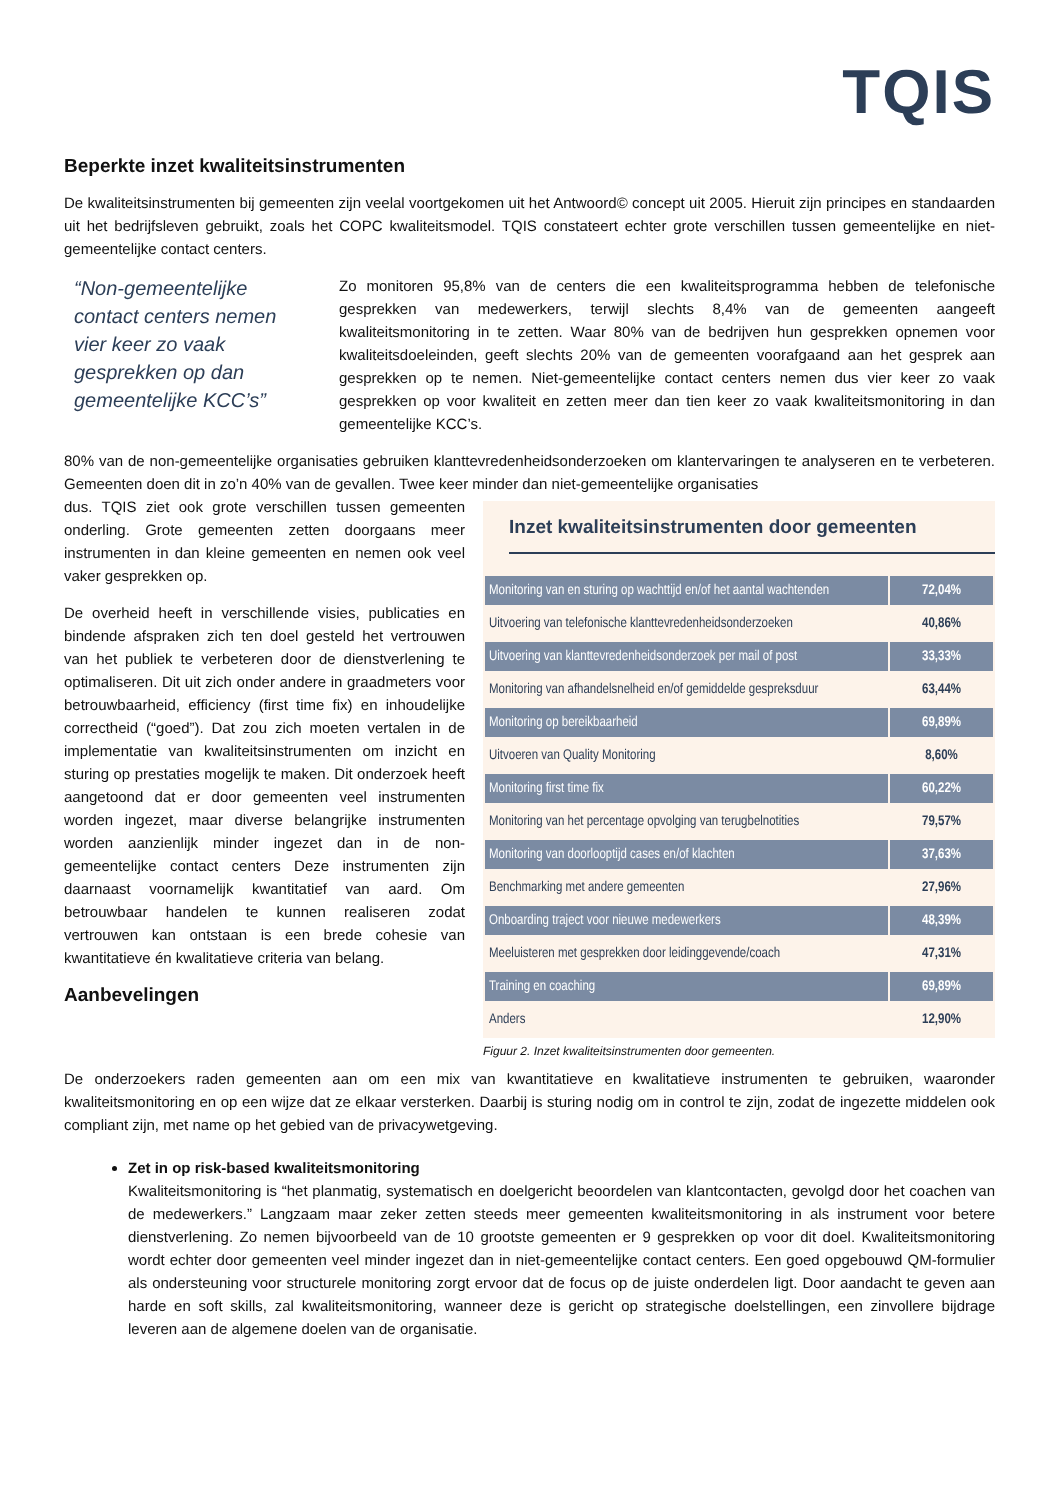TQIS
Beperkte inzet kwaliteitsinstrumenten
De kwaliteitsinstrumenten bij gemeenten zijn veelal voortgekomen uit het Antwoord© concept uit 2005. Hieruit zijn principes en standaarden uit het bedrijfsleven gebruikt, zoals het COPC kwaliteitsmodel. TQIS constateert echter grote verschillen tussen gemeentelijke en niet-gemeentelijke contact centers.
“Non-gemeentelijke contact centers nemen vier keer zo vaak gesprekken op dan gemeentelijke KCC’s”
Zo monitoren 95,8% van de centers die een kwaliteitsprogramma hebben de telefonische gesprekken van medewerkers, terwijl slechts 8,4% van de gemeenten aangeeft kwaliteitsmonitoring in te zetten. Waar 80% van de bedrijven hun gesprekken opnemen voor kwaliteitsdoeleinden, geeft slechts 20% van de gemeenten voorafgaand aan het gesprek aan gesprekken op te nemen. Niet-gemeentelijke contact centers nemen dus vier keer zo vaak gesprekken op voor kwaliteit en zetten meer dan tien keer zo vaak kwaliteitsmonitoring in dan gemeentelijke KCC’s.
80% van de non-gemeentelijke organisaties gebruiken klanttevredenheidsonderzoeken om klantervaringen te analyseren en te verbeteren. Gemeenten doen dit in zo’n 40% van de gevallen. Twee keer minder dan niet-gemeentelijke organisaties
Inzet kwaliteitsinstrumenten door gemeenten
| Monitoring van en sturing op wachttijd en/of het aantal wachtenden | 72,04% |
| Uitvoering van telefonische klanttevredenheidsonderzoeken | 40,86% |
| Uitvoering van klanttevredenheidsonderzoek per mail of post | 33,33% |
| Monitoring van afhandelsnelheid en/of gemiddelde gespreksduur | 63,44% |
| Monitoring op bereikbaarheid | 69,89% |
| Uitvoeren van Quality Monitoring | 8,60% |
| Monitoring first time fix | 60,22% |
| Monitoring van het percentage opvolging van terugbelnotities | 79,57% |
| Monitoring van doorlooptijd cases en/of klachten | 37,63% |
| Benchmarking met andere gemeenten | 27,96% |
| Onboarding traject voor nieuwe medewerkers | 48,39% |
| Meeluisteren met gesprekken door leidinggevende/coach | 47,31% |
| Training en coaching | 69,89% |
| Anders | 12,90% |
Figuur 2. Inzet kwaliteitsinstrumenten door gemeenten.
dus. TQIS ziet ook grote verschillen tussen gemeenten onderling. Grote gemeenten zetten doorgaans meer instrumenten in dan kleine gemeenten en nemen ook veel vaker gesprekken op.
De overheid heeft in verschillende visies, publicaties en bindende afspraken zich ten doel gesteld het vertrouwen van het publiek te verbeteren door de dienstverlening te optimaliseren. Dit uit zich onder andere in graadmeters voor betrouwbaarheid, efficiency (first time fix) en inhoudelijke correctheid (“goed”). Dat zou zich moeten vertalen in de implementatie van kwaliteitsinstrumenten om inzicht en sturing op prestaties mogelijk te maken. Dit onderzoek heeft aangetoond dat er door gemeenten veel instrumenten worden ingezet, maar diverse belangrijke instrumenten worden aanzienlijk minder ingezet dan in de non-gemeentelijke contact centers Deze instrumenten zijn daarnaast voornamelijk kwantitatief van aard. Om betrouwbaar handelen te kunnen realiseren zodat vertrouwen kan ontstaan is een brede cohesie van kwantitatieve én kwalitatieve criteria van belang.
Aanbevelingen
De onderzoekers raden gemeenten aan om een mix van kwantitatieve en kwalitatieve instrumenten te gebruiken, waaronder kwaliteitsmonitoring en op een wijze dat ze elkaar versterken. Daarbij is sturing nodig om in control te zijn, zodat de ingezette middelen ook compliant zijn, met name op het gebied van de privacywetgeving.
Zet in op risk-based kwaliteitsmonitoring
Kwaliteitsmonitoring is “het planmatig, systematisch en doelgericht beoordelen van klantcontacten, gevolgd door het coachen van de medewerkers.” Langzaam maar zeker zetten steeds meer gemeenten kwaliteitsmonitoring in als instrument voor betere dienstverlening. Zo nemen bijvoorbeeld van de 10 grootste gemeenten er 9 gesprekken op voor dit doel. Kwaliteitsmonitoring wordt echter door gemeenten veel minder ingezet dan in niet-gemeentelijke contact centers. Een goed opgebouwd QM-formulier als ondersteuning voor structurele monitoring zorgt ervoor dat de focus op de juiste onderdelen ligt. Door aandacht te geven aan harde en soft skills, zal kwaliteitsmonitoring, wanneer deze is gericht op strategische doelstellingen, een zinvollere bijdrage leveren aan de algemene doelen van de organisatie.